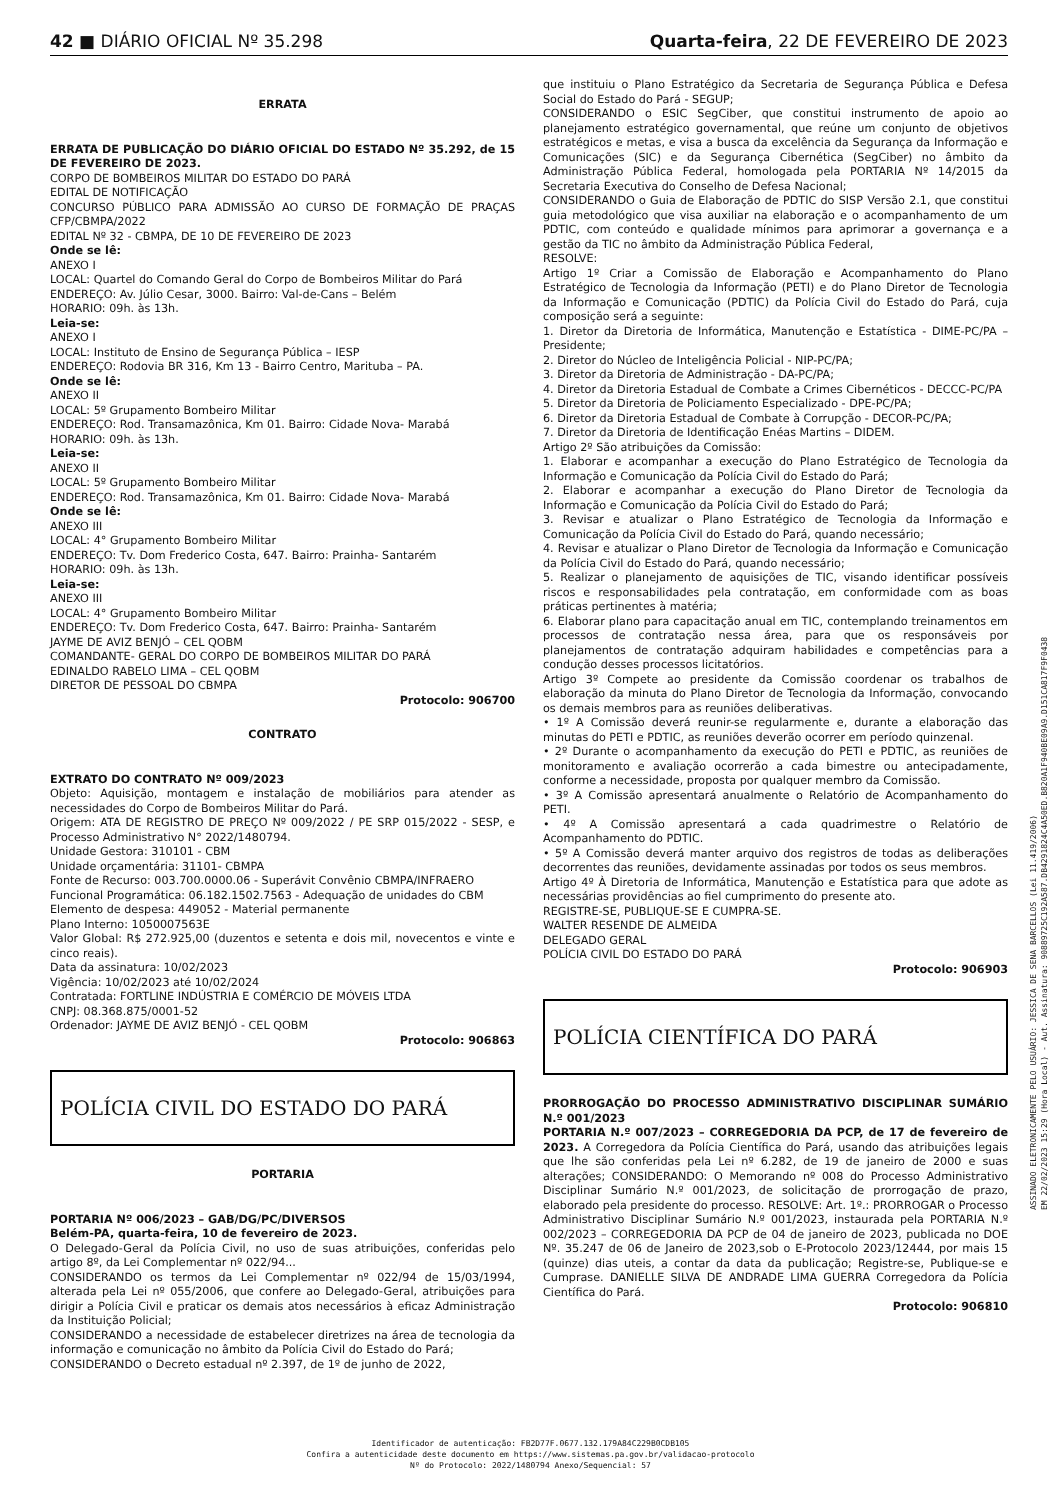42 ■ DIÁRIO OFICIAL Nº 35.298 Quarta-feira, 22 DE FEVEREIRO DE 2023
ERRATA
ERRATA DE PUBLICAÇÃO DO DIÁRIO OFICIAL DO ESTADO Nº 35.292, de 15 DE FEVEREIRO DE 2023.
CORPO DE BOMBEIROS MILITAR DO ESTADO DO PARÁ
EDITAL DE NOTIFICAÇÃO
CONCURSO PÚBLICO PARA ADMISSÃO AO CURSO DE FORMAÇÃO DE PRAÇAS CFP/CBMPA/2022
EDITAL Nº 32 - CBMPA, DE 10 DE FEVEREIRO DE 2023
Onde se lê:
ANEXO I
LOCAL: Quartel do Comando Geral do Corpo de Bombeiros Militar do Pará
ENDEREÇO: Av. Júlio Cesar, 3000. Bairro: Val-de-Cans – Belém
HORARIO: 09h. às 13h.
Leia-se:
ANEXO I
LOCAL: Instituto de Ensino de Segurança Pública – IESP
ENDEREÇO: Rodovia BR 316, Km 13 - Bairro Centro, Marituba – PA.
Onde se lê:
ANEXO II
LOCAL: 5º Grupamento Bombeiro Militar
ENDEREÇO: Rod. Transamazônica, Km 01. Bairro: Cidade Nova- Marabá
HORARIO: 09h. às 13h.
Leia-se:
ANEXO II
LOCAL: 5º Grupamento Bombeiro Militar
ENDEREÇO: Rod. Transamazônica, Km 01. Bairro: Cidade Nova- Marabá
Onde se lê:
ANEXO III
LOCAL: 4° Grupamento Bombeiro Militar
ENDEREÇO: Tv. Dom Frederico Costa, 647. Bairro: Prainha- Santarém
HORARIO: 09h. às 13h.
Leia-se:
ANEXO III
LOCAL: 4° Grupamento Bombeiro Militar
ENDEREÇO: Tv. Dom Frederico Costa, 647. Bairro: Prainha- Santarém
JAYME DE AVIZ BENJÓ – CEL QOBM
COMANDANTE- GERAL DO CORPO DE BOMBEIROS MILITAR DO PARÁ
EDINALDO RABELO LIMA – CEL QOBM
DIRETOR DE PESSOAL DO CBMPA
Protocolo: 906700
CONTRATO
EXTRATO DO CONTRATO Nº 009/2023
Objeto: Aquisição, montagem e instalação de mobiliários para atender as necessidades do Corpo de Bombeiros Militar do Pará.
Origem: ATA DE REGISTRO DE PREÇO Nº 009/2022 / PE SRP 015/2022 - SESP, e Processo Administrativo N° 2022/1480794.
Unidade Gestora: 310101 - CBM
Unidade orçamentária: 31101- CBMPA
Fonte de Recurso: 003.700.0000.06 - Superávit Convênio CBMPA/INFRAERO
Funcional Programática: 06.182.1502.7563 - Adequação de unidades do CBM
Elemento de despesa: 449052 - Material permanente
Plano Interno: 1050007563E
Valor Global: R$ 272.925,00 (duzentos e setenta e dois mil, novecentos e vinte e cinco reais).
Data da assinatura: 10/02/2023
Vigência: 10/02/2023 até 10/02/2024
Contratada: FORTLINE INDÚSTRIA E COMÉRCIO DE MÓVEIS LTDA
CNPJ: 08.368.875/0001-52
Ordenador: JAYME DE AVIZ BENJÓ - CEL QOBM
Protocolo: 906863
POLÍCIA CIVIL DO ESTADO DO PARÁ
PORTARIA
PORTARIA Nº 006/2023 – GAB/DG/PC/DIVERSOS
Belém-PA, quarta-feira, 10 de fevereiro de 2023.
O Delegado-Geral da Polícia Civil, no uso de suas atribuições, conferidas pelo artigo 8º, da Lei Complementar nº 022/94...
CONSIDERANDO os termos da Lei Complementar nº 022/94 de 15/03/1994, alterada pela Lei nº 055/2006, que confere ao Delegado-Geral, atribuições para dirigir a Polícia Civil e praticar os demais atos necessários à eficaz Administração da Instituição Policial;
CONSIDERANDO a necessidade de estabelecer diretrizes na área de tecnologia da informação e comunicação no âmbito da Polícia Civil do Estado do Pará;
CONSIDERANDO o Decreto estadual nº 2.397, de 1º de junho de 2022,
que instituiu o Plano Estratégico da Secretaria de Segurança Pública e Defesa Social do Estado do Pará - SEGUP;
CONSIDERANDO o ESIC SegCiber, que constitui instrumento de apoio ao planejamento estratégico governamental, que reúne um conjunto de objetivos estratégicos e metas, e visa a busca da excelência da Segurança da Informação e Comunicações (SIC) e da Segurança Cibernética (SegCiber) no âmbito da Administração Pública Federal, homologada pela PORTARIA Nº 14/2015 da Secretaria Executiva do Conselho de Defesa Nacional;
CONSIDERANDO o Guia de Elaboração de PDTIC do SISP Versão 2.1, que constitui guia metodológico que visa auxiliar na elaboração e o acompanhamento de um PDTIC, com conteúdo e qualidade mínimos para aprimorar a governança e a gestão da TIC no âmbito da Administração Pública Federal,
RESOLVE:
Artigo 1º Criar a Comissão de Elaboração e Acompanhamento do Plano Estratégico de Tecnologia da Informação (PETI) e do Plano Diretor de Tecnologia da Informação e Comunicação (PDTIC) da Polícia Civil do Estado do Pará, cuja composição será a seguinte:
1. Diretor da Diretoria de Informática, Manutenção e Estatística - DIME-PC/PA – Presidente;
2. Diretor do Núcleo de Inteligência Policial - NIP-PC/PA;
3. Diretor da Diretoria de Administração - DA-PC/PA;
4. Diretor da Diretoria Estadual de Combate a Crimes Cibernéticos - DECCC-PC/PA
5. Diretor da Diretoria de Policiamento Especializado - DPE-PC/PA;
6. Diretor da Diretoria Estadual de Combate à Corrupção - DECOR-PC/PA;
7. Diretor da Diretoria de Identificação Enéas Martins – DIDEM.
Artigo 2º São atribuições da Comissão:
1. Elaborar e acompanhar a execução do Plano Estratégico de Tecnologia da Informação e Comunicação da Polícia Civil do Estado do Pará;
2. Elaborar e acompanhar a execução do Plano Diretor de Tecnologia da Informação e Comunicação da Polícia Civil do Estado do Pará;
3. Revisar e atualizar o Plano Estratégico de Tecnologia da Informação e Comunicação da Polícia Civil do Estado do Pará, quando necessário;
4. Revisar e atualizar o Plano Diretor de Tecnologia da Informação e Comunicação da Polícia Civil do Estado do Pará, quando necessário;
5. Realizar o planejamento de aquisições de TIC, visando identificar possíveis riscos e responsabilidades pela contratação, em conformidade com as boas práticas pertinentes à matéria;
6. Elaborar plano para capacitação anual em TIC, contemplando treinamentos em processos de contratação nessa área, para que os responsáveis por planejamentos de contratação adquiram habilidades e competências para a condução desses processos licitatórios.
Artigo 3º Compete ao presidente da Comissão coordenar os trabalhos de elaboração da minuta do Plano Diretor de Tecnologia da Informação, convocando os demais membros para as reuniões deliberativas.
• 1º A Comissão deverá reunir-se regularmente e, durante a elaboração das minutas do PETI e PDTIC, as reuniões deverão ocorrer em período quinzenal.
• 2º Durante o acompanhamento da execução do PETI e PDTIC, as reuniões de monitoramento e avaliação ocorrerão a cada bimestre ou antecipadamente, conforme a necessidade, proposta por qualquer membro da Comissão.
• 3º A Comissão apresentará anualmente o Relatório de Acompanhamento do PETI.
• 4º A Comissão apresentará a cada quadrimestre o Relatório de Acompanhamento do PDTIC.
• 5º A Comissão deverá manter arquivo dos registros de todas as deliberações decorrentes das reuniões, devidamente assinadas por todos os seus membros.
Artigo 4º À Diretoria de Informática, Manutenção e Estatística para que adote as necessárias providências ao fiel cumprimento do presente ato.
REGISTRE-SE, PUBLIQUE-SE E CUMPRA-SE.
WALTER RESENDE DE ALMEIDA
DELEGADO GERAL
POLÍCIA CIVIL DO ESTADO DO PARÁ
Protocolo: 906903
POLÍCIA CIENTÍFICA DO PARÁ
PRORROGAÇÃO DO PROCESSO ADMINISTRATIVO DISCIPLINAR SUMÁRIO N.º 001/2023
PORTARIA N.º 007/2023 – CORREGEDORIA DA PCP, de 17 de fevereiro de 2023. A Corregedora da Polícia Científica do Pará, usando das atribuições legais que lhe são conferidas pela Lei nº 6.282, de 19 de janeiro de 2000 e suas alterações; CONSIDERANDO: O Memorando nº 008 do Processo Administrativo Disciplinar Sumário N.º 001/2023, de solicitação de prorrogação de prazo, elaborado pela presidente do processo. RESOLVE: Art. 1º.: PRORROGAR o Processo Administrativo Disciplinar Sumário N.º 001/2023, instaurada pela PORTARIA N.º 002/2023 – CORREGEDORIA DA PCP de 04 de janeiro de 2023, publicada no DOE Nº. 35.247 de 06 de Janeiro de 2023,sob o E-Protocolo 2023/12444, por mais 15 (quinze) dias uteis, a contar da data da publicação; Registre-se, Publique-se e Cumprase. DANIELLE SILVA DE ANDRADE LIMA GUERRA Corregedora da Polícia Científica do Pará.
Protocolo: 906810
ASSINADO ELETRONICAMENTE PELO USUÁRIO: JESSICA DE SENA BARCELLOS (Lei 11.419/2006)
EM 22/02/2023 15:29 (Hora Local) - Aut. Assinatura: 90889725C192A587.DB4291824C4A50ED.B820A1F940BE09A9.D151CA817F9F0438
Identificador de autenticação: FB2D77F.0677.132.179A84C229B0CDB105
Confira a autenticidade deste documento em https://www.sistemas.pa.gov.br/validacao-protocolo
Nº do Protocolo: 2022/1480794 Anexo/Sequencial: 57